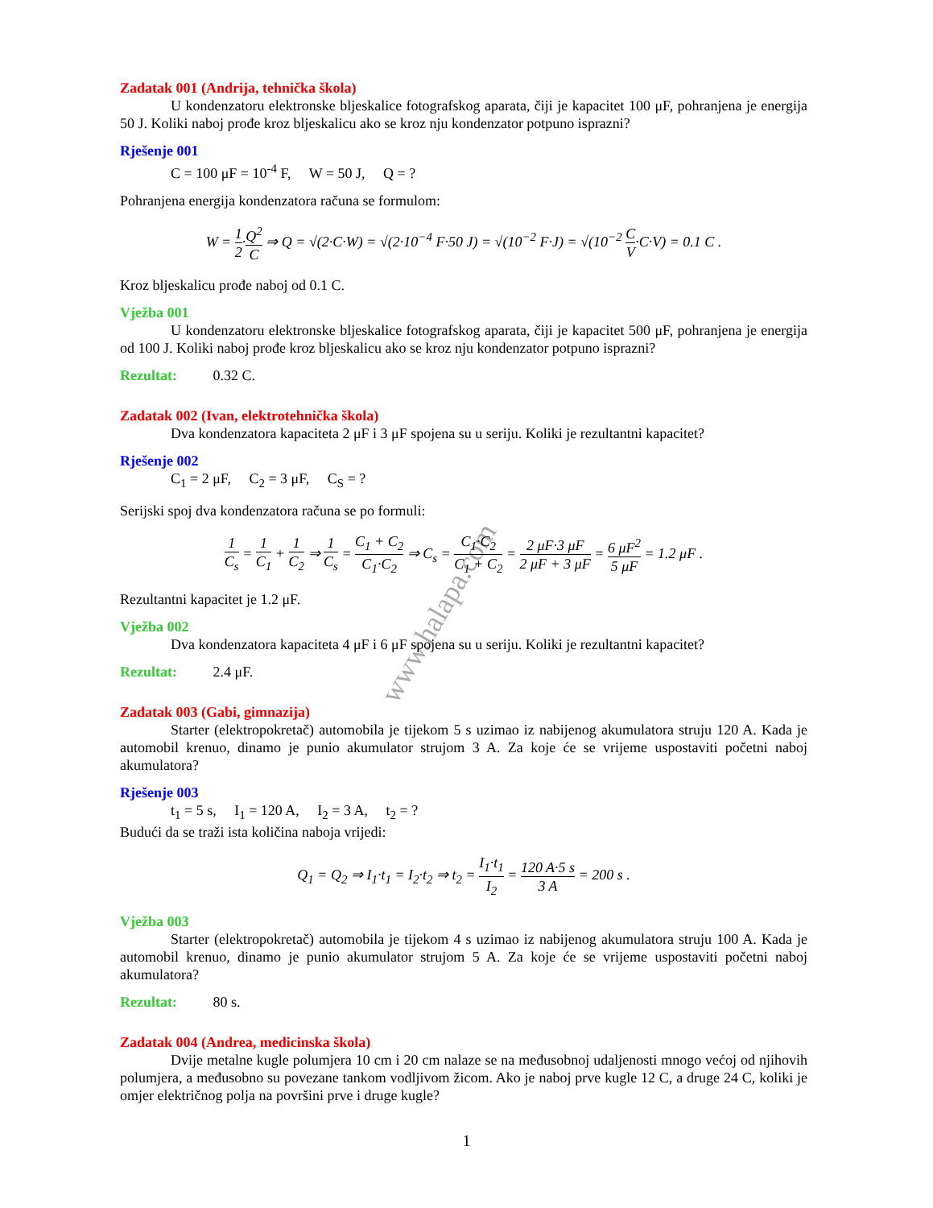www.halapa.com
Zadatak 001 (Andrija, tehnička škola)
U kondenzatoru elektronske bljeskalice fotografskog aparata, čiji je kapacitet 100 μF, pohranjena je energija 50 J. Koliki naboj prođe kroz bljeskalicu ako se kroz nju kondenzator potpuno isprazni?
Rješenje 001
C = 100 μF = 10<sup>-4</sup> F, W = 50 J, Q = ?
Pohranjena energija kondenzatora računa se formulom:
W = 1 2·Q<sup>2</sup> C ⇒ Q = √(2·C·W) = √(2·10<sup>−4</sup> F·50 J) = √(10<sup>−2</sup> F·J) = √(10<sup>−2</sup> C V·C·V) = 0.1 C .
Kroz bljeskalicu prođe naboj od 0.1 C.
Vježba 001
U kondenzatoru elektronske bljeskalice fotografskog aparata, čiji je kapacitet 500 μF, pohranjena je energija od 100 J. Koliki naboj prođe kroz bljeskalicu ako se kroz nju kondenzator potpuno isprazni?
Rezultat: 0.32 C.
Zadatak 002 (Ivan, elektrotehnička škola)
Dva kondenzatora kapaciteta 2 μF i 3 μF spojena su u seriju. Koliki je rezultantni kapacitet?
Rješenje 002
C<sub>1</sub> = 2 μF, C<sub>2</sub> = 3 μF, C<sub>S</sub> = ?
Serijski spoj dva kondenzatora računa se po formuli:
1 C<sub>s</sub> = 1 C<sub>1</sub> + 1 C<sub>2</sub> ⇒ 1 C<sub>s</sub> = C<sub>1</sub> + C<sub>2</sub> C<sub>1</sub>·C<sub>2</sub> ⇒ C<sub>s</sub> = C<sub>1</sub>·C<sub>2</sub> C<sub>1</sub> + C<sub>2</sub> = 2 μF·3 μF 2 μF + 3 μF = 6 μF<sup>2</sup> 5 μF = 1.2 μF .
Rezultantni kapacitet je 1.2 μF.
Vježba 002
Dva kondenzatora kapaciteta 4 μF i 6 μF spojena su u seriju. Koliki je rezultantni kapacitet?
Rezultat: 2.4 μF.
Zadatak 003 (Gabi, gimnazija)
Starter (elektropokretač) automobila je tijekom 5 s uzimao iz nabijenog akumulatora struju 120 A. Kada je automobil krenuo, dinamo je punio akumulator strujom 3 A. Za koje će se vrijeme uspostaviti početni naboj akumulatora?
Rješenje 003
t<sub>1</sub> = 5 s, I<sub>1</sub> = 120 A, I<sub>2</sub> = 3 A, t<sub>2</sub> = ?
Budući da se traži ista količina naboja vrijedi:
Q<sub>1</sub> = Q<sub>2</sub> ⇒ I<sub>1</sub>·t<sub>1</sub> = I<sub>2</sub>·t<sub>2</sub> ⇒ t<sub>2</sub> = I<sub>1</sub>·t<sub>1</sub> I<sub>2</sub> = 120 A·5 s 3 A = 200 s .
Vježba 003
Starter (elektropokretač) automobila je tijekom 4 s uzimao iz nabijenog akumulatora struju 100 A. Kada je automobil krenuo, dinamo je punio akumulator strujom 5 A. Za koje će se vrijeme uspostaviti početni naboj akumulatora?
Rezultat: 80 s.
Zadatak 004 (Andrea, medicinska škola)
Dvije metalne kugle polumjera 10 cm i 20 cm nalaze se na međusobnoj udaljenosti mnogo većoj od njihovih polumjera, a međusobno su povezane tankom vodljivom žicom. Ako je naboj prve kugle 12 C, a druge 24 C, koliki je omjer električnog polja na površini prve i druge kugle?
1